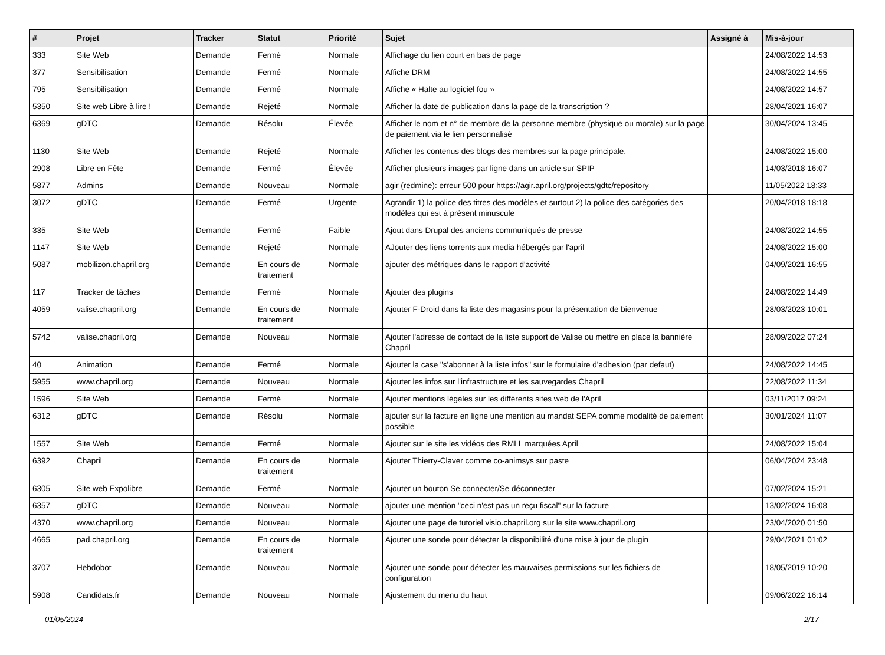| # | Projet | Tracker | Statut | Priorité | Sujet | Assigné à | Mis-à-jour |
| --- | --- | --- | --- | --- | --- | --- | --- |
| 333 | Site Web | Demande | Fermé | Normale | Affichage du lien court en bas de page | | 24/08/2022 14:53 |
| 377 | Sensibilisation | Demande | Fermé | Normale | Affiche DRM | | 24/08/2022 14:55 |
| 795 | Sensibilisation | Demande | Fermé | Normale | Affiche « Halte au logiciel fou » | | 24/08/2022 14:57 |
| 5350 | Site web Libre à lire ! | Demande | Rejeté | Normale | Afficher la date de publication dans la page de la transcription ? | | 28/04/2021 16:07 |
| 6369 | gDTC | Demande | Résolu | Élevée | Afficher le nom et n° de membre de la personne membre (physique ou morale) sur la page de paiement via le lien personnalisé | | 30/04/2024 13:45 |
| 1130 | Site Web | Demande | Rejeté | Normale | Afficher les contenus des blogs des membres sur la page principale. | | 24/08/2022 15:00 |
| 2908 | Libre en Fête | Demande | Fermé | Élevée | Afficher plusieurs images par ligne dans un article sur SPIP | | 14/03/2018 16:07 |
| 5877 | Admins | Demande | Nouveau | Normale | agir (redmine): erreur 500 pour https://agir.april.org/projects/gdtc/repository | | 11/05/2022 18:33 |
| 3072 | gDTC | Demande | Fermé | Urgente | Agrandir 1) la police des titres des modèles et surtout 2) la police des catégories des modèles qui est à présent minuscule | | 20/04/2018 18:18 |
| 335 | Site Web | Demande | Fermé | Faible | Ajout dans Drupal des anciens communiqués de presse | | 24/08/2022 14:55 |
| 1147 | Site Web | Demande | Rejeté | Normale | AJouter des liens torrents aux media hébergés par l'april | | 24/08/2022 15:00 |
| 5087 | mobilizon.chapril.org | Demande | En cours de traitement | Normale | ajouter des métriques dans le rapport d'activité | | 04/09/2021 16:55 |
| 117 | Tracker de tâches | Demande | Fermé | Normale | Ajouter des plugins | | 24/08/2022 14:49 |
| 4059 | valise.chapril.org | Demande | En cours de traitement | Normale | Ajouter F-Droid dans la liste des magasins pour la présentation de bienvenue | | 28/03/2023 10:01 |
| 5742 | valise.chapril.org | Demande | Nouveau | Normale | Ajouter l'adresse de contact de la liste support de Valise ou mettre en place la bannière Chapril | | 28/09/2022 07:24 |
| 40 | Animation | Demande | Fermé | Normale | Ajouter la case "s'abonner à la liste infos" sur le formulaire d'adhesion (par defaut) | | 24/08/2022 14:45 |
| 5955 | www.chapril.org | Demande | Nouveau | Normale | Ajouter les infos sur l'infrastructure et les sauvegardes Chapril | | 22/08/2022 11:34 |
| 1596 | Site Web | Demande | Fermé | Normale | Ajouter mentions légales sur les différents sites web de l'April | | 03/11/2017 09:24 |
| 6312 | gDTC | Demande | Résolu | Normale | ajouter sur la facture en ligne une mention au mandat SEPA comme modalité de paiement possible | | 30/01/2024 11:07 |
| 1557 | Site Web | Demande | Fermé | Normale | Ajouter sur le site les vidéos des RMLL marquées April | | 24/08/2022 15:04 |
| 6392 | Chapril | Demande | En cours de traitement | Normale | Ajouter Thierry-Claver comme co-animsys sur paste | | 06/04/2024 23:48 |
| 6305 | Site web Expolibre | Demande | Fermé | Normale | Ajouter un bouton Se connecter/Se déconnecter | | 07/02/2024 15:21 |
| 6357 | gDTC | Demande | Nouveau | Normale | ajouter une mention "ceci n'est pas un reçu fiscal" sur la facture | | 13/02/2024 16:08 |
| 4370 | www.chapril.org | Demande | Nouveau | Normale | Ajouter une page de tutoriel visio.chapril.org sur le site www.chapril.org | | 23/04/2020 01:50 |
| 4665 | pad.chapril.org | Demande | En cours de traitement | Normale | Ajouter une sonde pour détecter la disponibilité d'une mise à jour de plugin | | 29/04/2021 01:02 |
| 3707 | Hebdobot | Demande | Nouveau | Normale | Ajouter une sonde pour détecter les mauvaises permissions sur les fichiers de configuration | | 18/05/2019 10:20 |
| 5908 | Candidats.fr | Demande | Nouveau | Normale | Ajustement du menu du haut | | 09/06/2022 16:14 |
01/05/2024 2/17